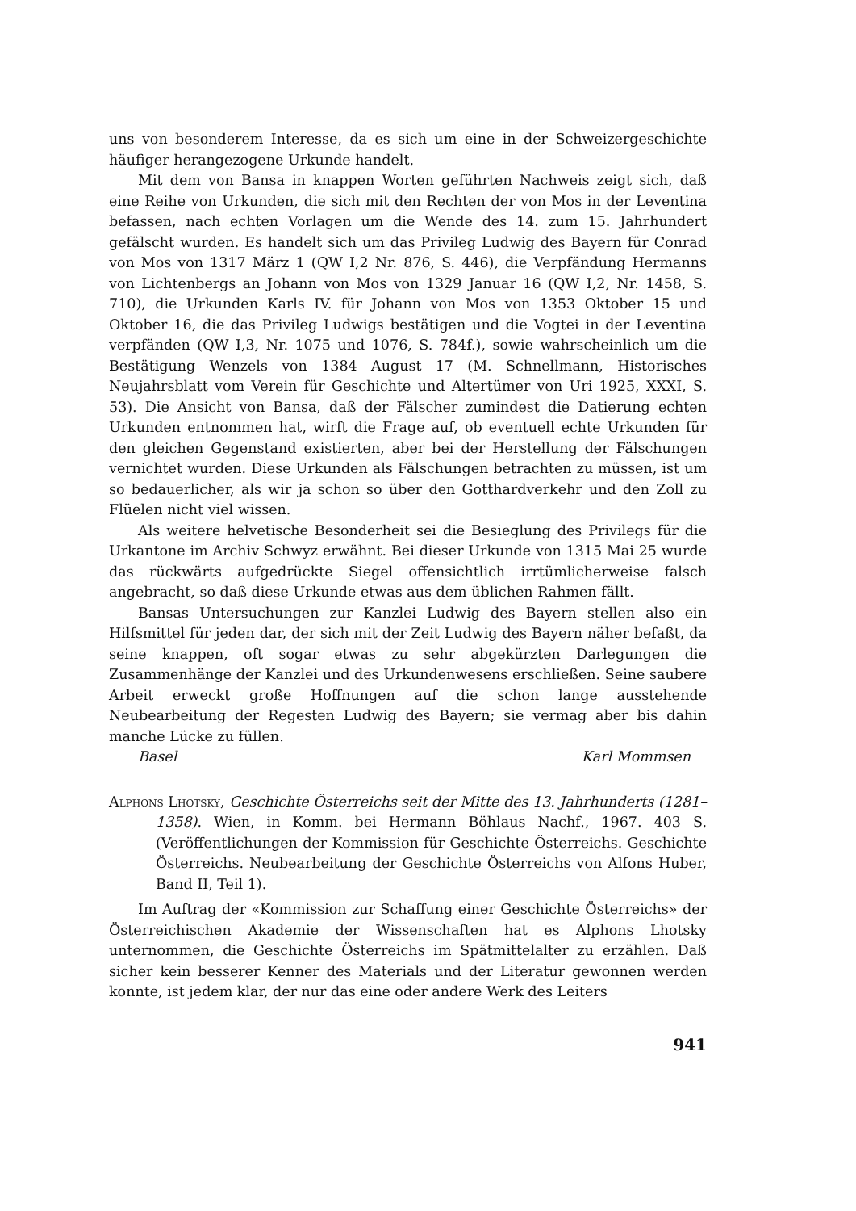uns von besonderem Interesse, da es sich um eine in der Schweizergeschichte häufiger herangezogene Urkunde handelt.
Mit dem von Bansa in knappen Worten geführten Nachweis zeigt sich, daß eine Reihe von Urkunden, die sich mit den Rechten der von Mos in der Leventina befassen, nach echten Vorlagen um die Wende des 14. zum 15. Jahrhundert gefälscht wurden. Es handelt sich um das Privileg Ludwig des Bayern für Conrad von Mos von 1317 März 1 (QW I,2 Nr. 876, S. 446), die Verpfändung Hermanns von Lichtenbergs an Johann von Mos von 1329 Januar 16 (QW I,2, Nr. 1458, S. 710), die Urkunden Karls IV. für Johann von Mos von 1353 Oktober 15 und Oktober 16, die das Privileg Ludwigs bestätigen und die Vogtei in der Leventina verpfänden (QW I,3, Nr. 1075 und 1076, S. 784f.), sowie wahrscheinlich um die Bestätigung Wenzels von 1384 August 17 (M. Schnellmann, Historisches Neujahrsblatt vom Verein für Geschichte und Altertümer von Uri 1925, XXXI, S. 53). Die Ansicht von Bansa, daß der Fälscher zumindest die Datierung echten Urkunden entnommen hat, wirft die Frage auf, ob eventuell echte Urkunden für den gleichen Gegenstand existierten, aber bei der Herstellung der Fälschungen vernichtet wurden. Diese Urkunden als Fälschungen betrachten zu müssen, ist um so bedauerlicher, als wir ja schon so über den Gotthardverkehr und den Zoll zu Flüelen nicht viel wissen.
Als weitere helvetische Besonderheit sei die Besieglung des Privilegs für die Urkantone im Archiv Schwyz erwähnt. Bei dieser Urkunde von 1315 Mai 25 wurde das rückwärts aufgedrückte Siegel offensichtlich irrtümlicherweise falsch angebracht, so daß diese Urkunde etwas aus dem üblichen Rahmen fällt.
Bansas Untersuchungen zur Kanzlei Ludwig des Bayern stellen also ein Hilfsmittel für jeden dar, der sich mit der Zeit Ludwig des Bayern näher befaßt, da seine knappen, oft sogar etwas zu sehr abgekürzten Darlegungen die Zusammenhänge der Kanzlei und des Urkundenwesens erschließen. Seine saubere Arbeit erweckt große Hoffnungen auf die schon lange ausstehende Neubearbeitung der Regesten Ludwig des Bayern; sie vermag aber bis dahin manche Lücke zu füllen.
Basel Karl Mommsen
Alphons Lhotsky, Geschichte Österreichs seit der Mitte des 13. Jahrhunderts (1281–1358). Wien, in Komm. bei Hermann Böhlaus Nachf., 1967. 403 S. (Veröffentlichungen der Kommission für Geschichte Österreichs. Geschichte Österreichs. Neubearbeitung der Geschichte Österreichs von Alfons Huber, Band II, Teil 1).
Im Auftrag der «Kommission zur Schaffung einer Geschichte Österreichs» der Österreichischen Akademie der Wissenschaften hat es Alphons Lhotsky unternommen, die Geschichte Österreichs im Spätmittelalter zu erzählen. Daß sicher kein besserer Kenner des Materials und der Literatur gewonnen werden konnte, ist jedem klar, der nur das eine oder andere Werk des Leiters
941